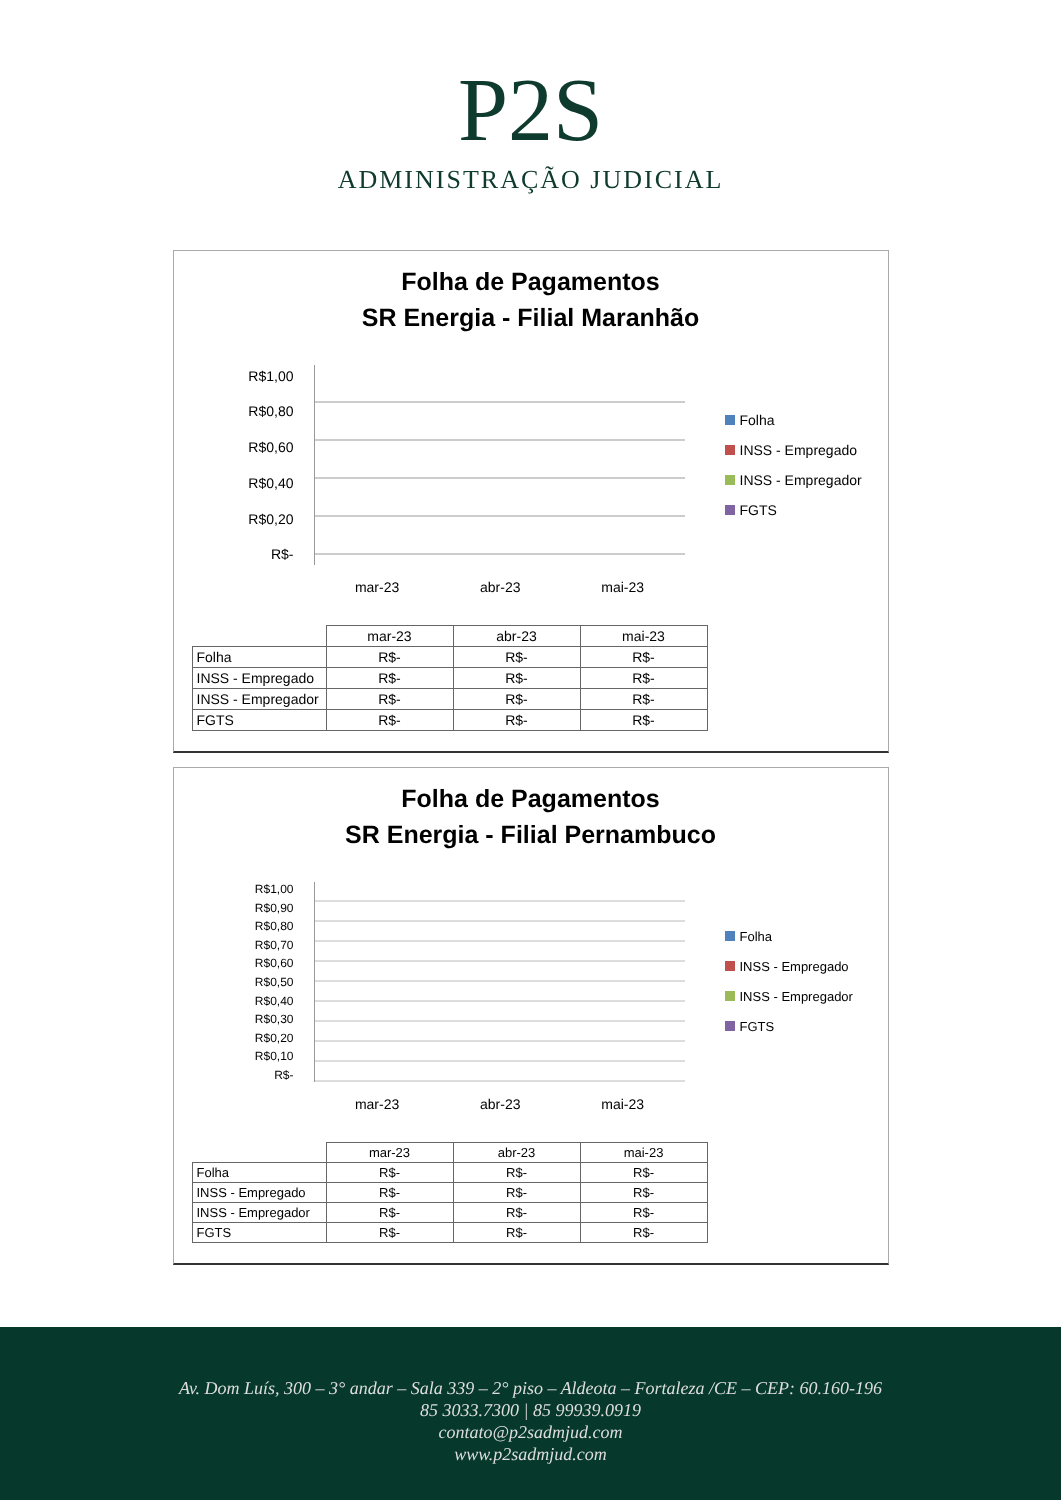P2S
ADMINISTRAÇÃO JUDICIAL
Folha de Pagamentos
SR Energia - Filial Maranhão
R$1,00
R$0,80
R$0,60
R$0,40
R$0,20
R$-
mar-23 abr-23 mai-23
Folha
INSS - Empregado
INSS - Empregador
FGTS
| | mar-23 | abr-23 | mai-23 |
| --- | --- | --- | --- |
| Folha | R$- | R$- | R$- |
| INSS - Empregado | R$- | R$- | R$- |
| INSS - Empregador | R$- | R$- | R$- |
| FGTS | R$- | R$- | R$- |
Folha de Pagamentos
SR Energia - Filial Pernambuco
R$1,00
R$0,90
R$0,80
R$0,70
R$0,60
R$0,50
R$0,40
R$0,30
R$0,20
R$0,10
R$-
mar-23 abr-23 mai-23
Folha
INSS - Empregado
INSS - Empregador
FGTS
| | mar-23 | abr-23 | mai-23 |
| --- | --- | --- | --- |
| Folha | R$- | R$- | R$- |
| INSS - Empregado | R$- | R$- | R$- |
| INSS - Empregador | R$- | R$- | R$- |
| FGTS | R$- | R$- | R$- |
Av. Dom Luís, 300 – 3° andar – Sala 339 – 2° piso – Aldeota – Fortaleza /CE – CEP: 60.160-196
85 3033.7300 | 85 99939.0919
contato@p2sadmjud.com
www.p2sadmjud.com